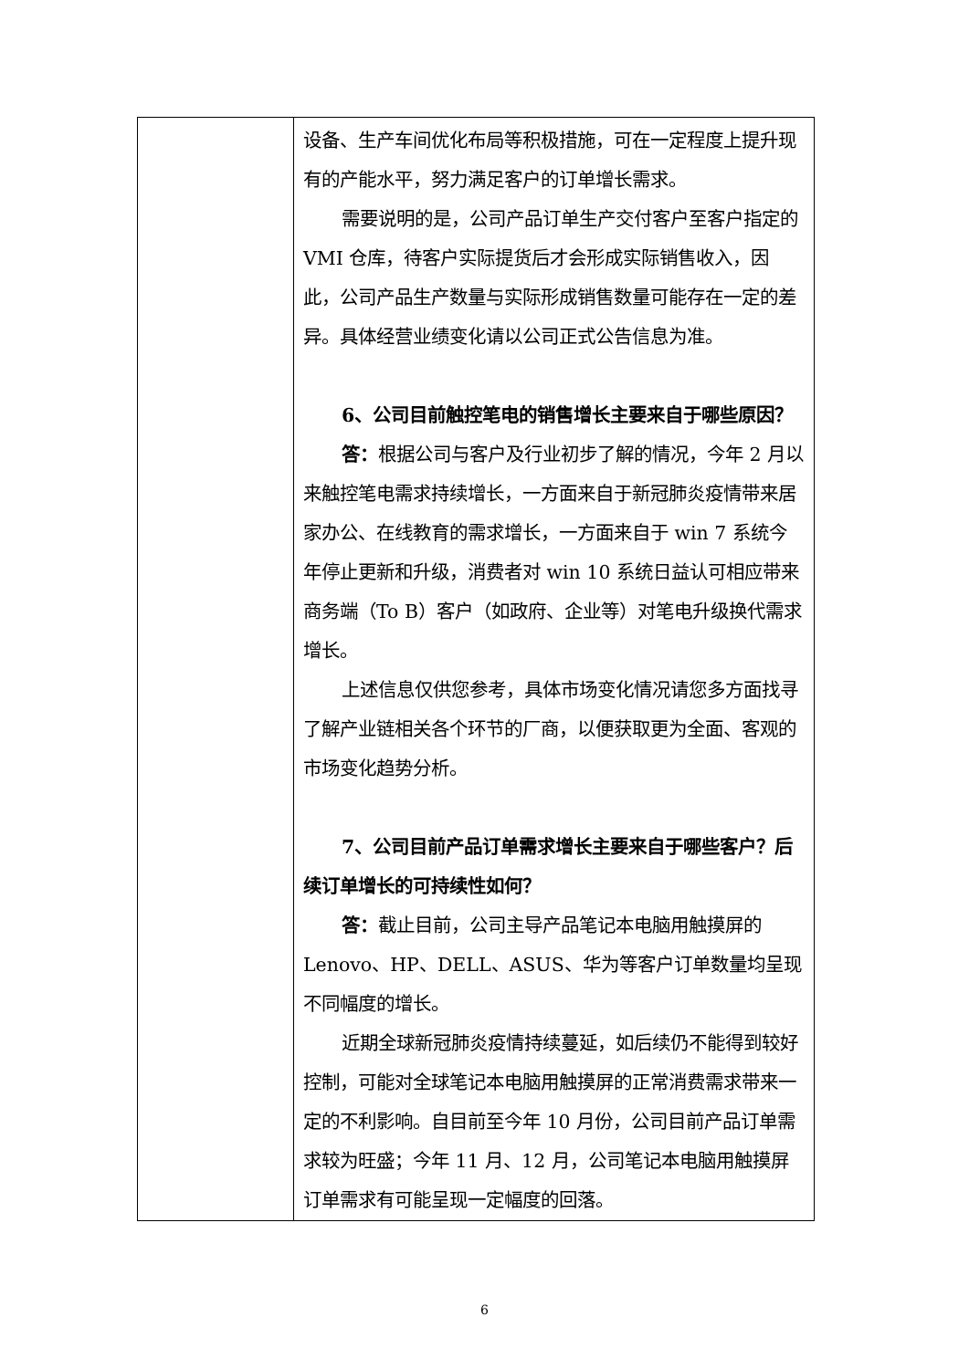| | 设备、生产车间优化布局等积极措施，可在一定程度上提升现有的产能水平，努力满足客户的订单增长需求。 需要说明的是，公司产品订单生产交付客户至客户指定的 VMI 仓库，待客户实际提货后才会形成实际销售收入，因此，公司产品生产数量与实际形成销售数量可能存在一定的差异。具体经营业绩变化请以公司正式公告信息为准。 6、公司目前触控笔电的销售增长主要来自于哪些原因？ 答： 根据公司与客户及行业初步了解的情况，今年 2 月以来触控笔电需求持续增长，一方面来自于新冠肺炎疫情带来居家办公、在线教育的需求增长，一方面来自于 win 7 系统今年停止更新和升级，消费者对 win 10 系统日益认可相应带来商务端（To B）客户（如政府、企业等）对笔电升级换代需求增长。 上述信息仅供您参考，具体市场变化情况请您多方面找寻了解产业链相关各个环节的厂商，以便获取更为全面、客观的市场变化趋势分析。 7、公司目前产品订单需求增长主要来自于哪些客户？后续订单增长的可持续性如何？ 答： 截止目前，公司主导产品笔记本电脑用触摸屏的 Lenovo、HP、DELL、ASUS、华为等客户订单数量均呈现不同幅度的增长。 近期全球新冠肺炎疫情持续蔓延，如后续仍不能得到较好控制，可能对全球笔记本电脑用触摸屏的正常消费需求带来一定的不利影响。自目前至今年 10 月份，公司目前产品订单需求较为旺盛；今年 11 月、12 月，公司笔记本电脑用触摸屏订单需求有可能呈现一定幅度的回落。 |
6